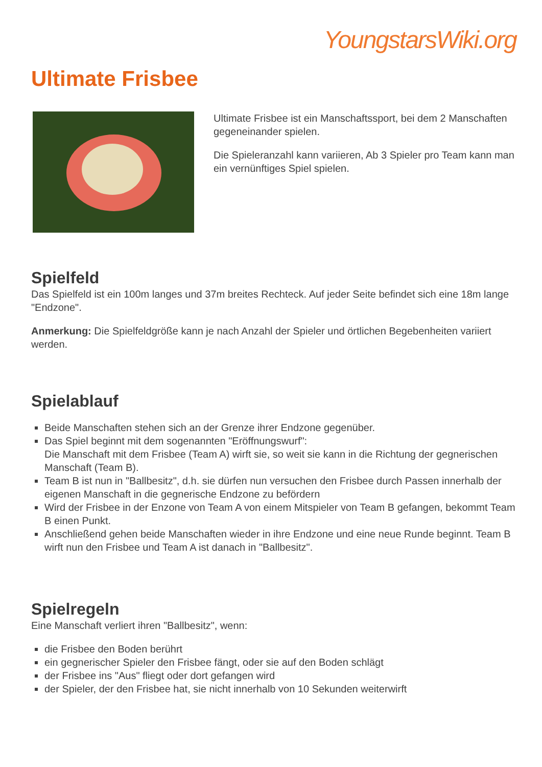YoungstarsWiki.org
Ultimate Frisbee
Ultimate Frisbee ist ein Manschaftssport, bei dem 2 Manschaften gegeneinander spielen.
Die Spieleranzahl kann variieren, Ab 3 Spieler pro Team kann man ein vernünftiges Spiel spielen.
Spielfeld
Das Spielfeld ist ein 100m langes und 37m breites Rechteck. Auf jeder Seite befindet sich eine 18m lange "Endzone".
Anmerkung: Die Spielfeldgröße kann je nach Anzahl der Spieler und örtlichen Begebenheiten variiert werden.
Spielablauf
Beide Manschaften stehen sich an der Grenze ihrer Endzone gegenüber.
Das Spiel beginnt mit dem sogenannten "Eröffnungswurf":
Die Manschaft mit dem Frisbee (Team A) wirft sie, so weit sie kann in die Richtung der gegnerischen Manschaft (Team B).
Team B ist nun in "Ballbesitz", d.h. sie dürfen nun versuchen den Frisbee durch Passen innerhalb der eigenen Manschaft in die gegnerische Endzone zu befördern
Wird der Frisbee in der Enzone von Team A von einem Mitspieler von Team B gefangen, bekommt Team B einen Punkt.
Anschließend gehen beide Manschaften wieder in ihre Endzone und eine neue Runde beginnt. Team B wirft nun den Frisbee und Team A ist danach in "Ballbesitz".
Spielregeln
Eine Manschaft verliert ihren "Ballbesitz", wenn:
die Frisbee den Boden berührt
ein gegnerischer Spieler den Frisbee fängt, oder sie auf den Boden schlägt
der Frisbee ins "Aus" fliegt oder dort gefangen wird
der Spieler, der den Frisbee hat, sie nicht innerhalb von 10 Sekunden weiterwirft